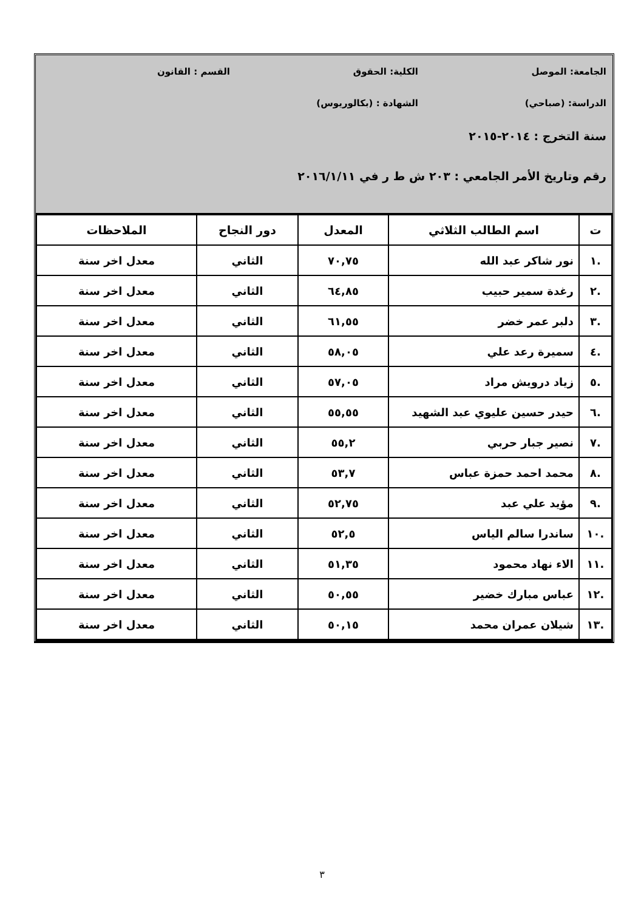الجامعة: الموصل الكلية: الحقوق القسم : القانون
الدراسة: (صباحي) الشهادة : (بكالوريوس)
سنة التخرج : ٢٠١٤-٢٠١٥
رقم وتاريخ الأمر الجامعي : ٢٠٣ ش ط ر في ٢٠١٦/١/١١
| ت | اسم الطالب الثلاثي | المعدل | دور النجاح | الملاحظات |
| --- | --- | --- | --- | --- |
| .١ | نور شاكر عبد الله | ٧٠,٧٥ | الثاني | معدل اخر سنة |
| .٢ | رغدة سمير حبيب | ٦٤,٨٥ | الثاني | معدل اخر سنة |
| .٣ | دلبر عمر خضر | ٦١,٥٥ | الثاني | معدل اخر سنة |
| .٤ | سميرة رعد علي | ٥٨,٠٥ | الثاني | معدل اخر سنة |
| .٥ | زياد درويش مراد | ٥٧,٠٥ | الثاني | معدل اخر سنة |
| .٦ | حيدر حسين عليوي عبد الشهيد | ٥٥,٥٥ | الثاني | معدل اخر سنة |
| .٧ | نصير جبار حربي | ٥٥,٢ | الثاني | معدل اخر سنة |
| .٨ | محمد احمد حمزة عباس | ٥٣,٧ | الثاني | معدل اخر سنة |
| .٩ | مؤيد علي عبد | ٥٢,٧٥ | الثاني | معدل اخر سنة |
| .١٠ | ساندرا سالم الياس | ٥٢,٥ | الثاني | معدل اخر سنة |
| .١١ | الاء نهاد محمود | ٥١,٣٥ | الثاني | معدل اخر سنة |
| .١٢ | عباس مبارك خضير | ٥٠,٥٥ | الثاني | معدل اخر سنة |
| .١٣ | شيلان عمران محمد | ٥٠,١٥ | الثاني | معدل اخر سنة |
٣